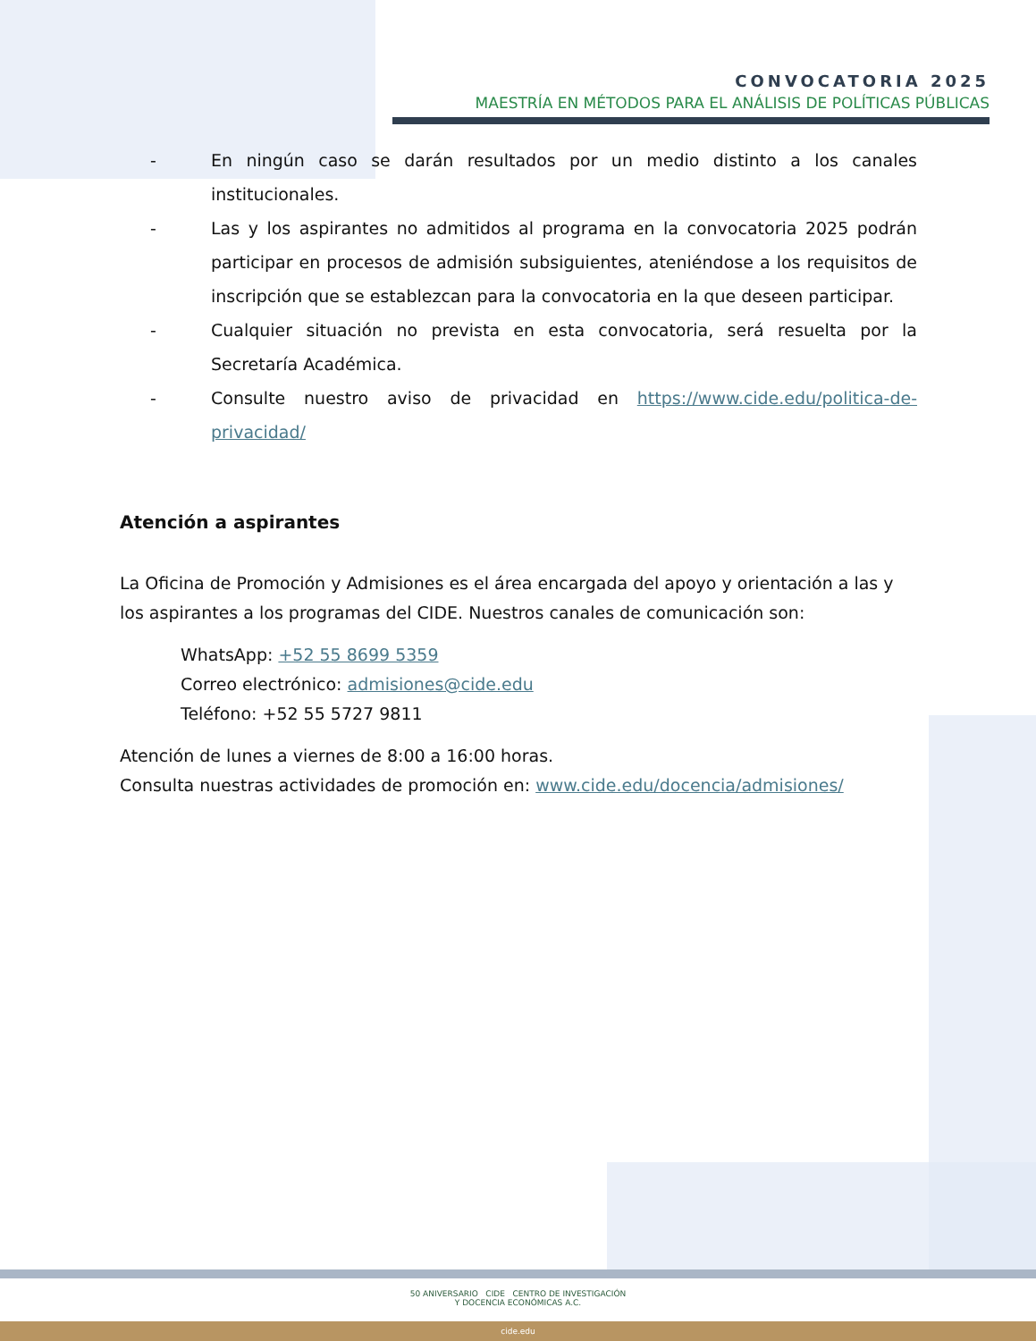CONVOCATORIA 2025
MAESTRÍA EN MÉTODOS PARA EL ANÁLISIS DE POLÍTICAS PÚBLICAS
- En ningún caso se darán resultados por un medio distinto a los canales institucionales.
- Las y los aspirantes no admitidos al programa en la convocatoria 2025 podrán participar en procesos de admisión subsiguientes, ateniéndose a los requisitos de inscripción que se establezcan para la convocatoria en la que deseen participar.
- Cualquier situación no prevista en esta convocatoria, será resuelta por la Secretaría Académica.
- Consulte nuestro aviso de privacidad en https://www.cide.edu/politica-de-privacidad/
Atención a aspirantes
La Oficina de Promoción y Admisiones es el área encargada del apoyo y orientación a las y los aspirantes a los programas del CIDE. Nuestros canales de comunicación son:
WhatsApp: +52 55 8699 5359
Correo electrónico: admisiones@cide.edu
Teléfono: +52 55 5727 9811
Atención de lunes a viernes de 8:00 a 16:00 horas.
Consulta nuestras actividades de promoción en: www.cide.edu/docencia/admisiones/
50 ANIVERSARIO CIDE CENTRO DE INVESTIGACIÓN
Y DOCENCIA ECONÓMICAS A.C.
cide.edu